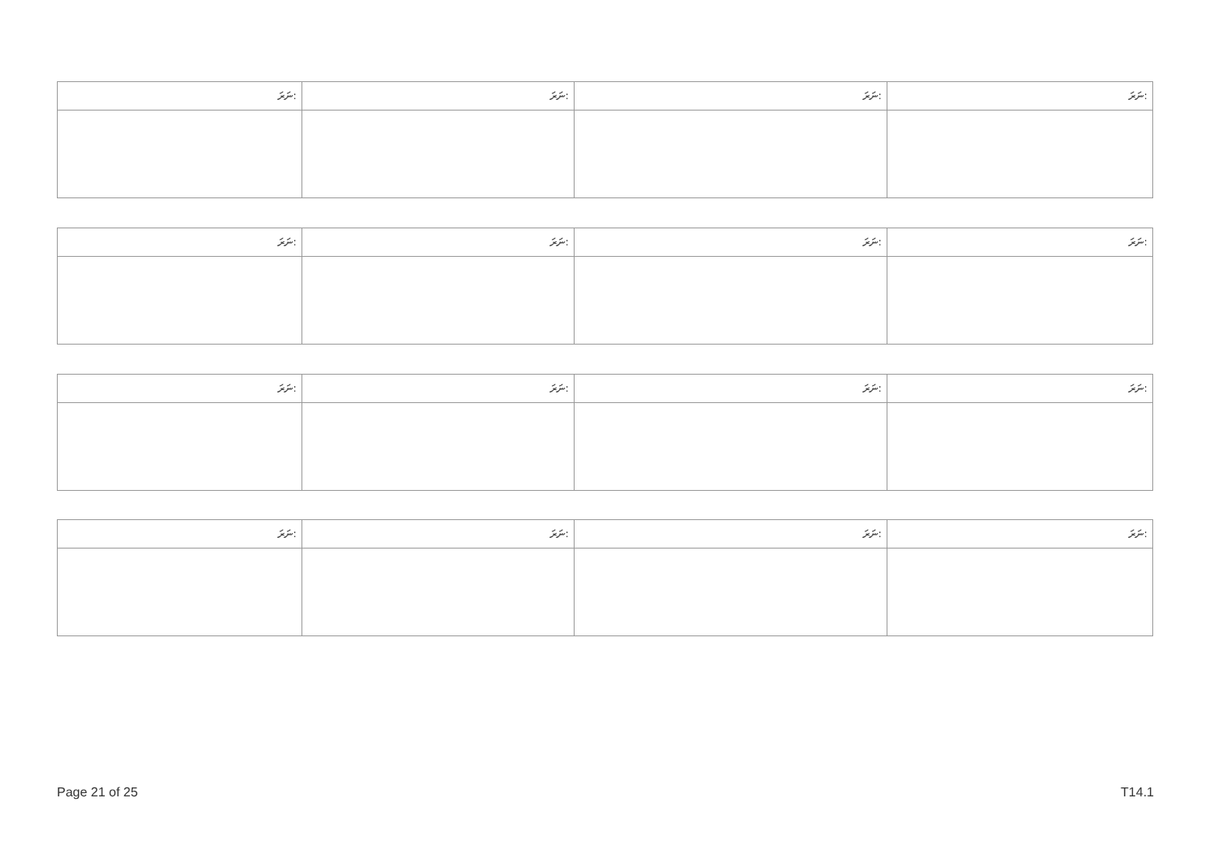| ނަރަ: | ނަރަ: | ނަރަ: | ނަރަ: |
| --- | --- | --- | --- |
| ނަރަ: | ނަރަ: | ނަރަ: | ނަރަ: |
| --- | --- | --- | --- |
| ނަރަ: | ނަރަ: | ނަރަ: | ނަރަ: |
| --- | --- | --- | --- |
| ނަރަ: | ނަރަ: | ނަރަ: | ނަރަ: |
| --- | --- | --- | --- |
Page 21 of 25 T14.1